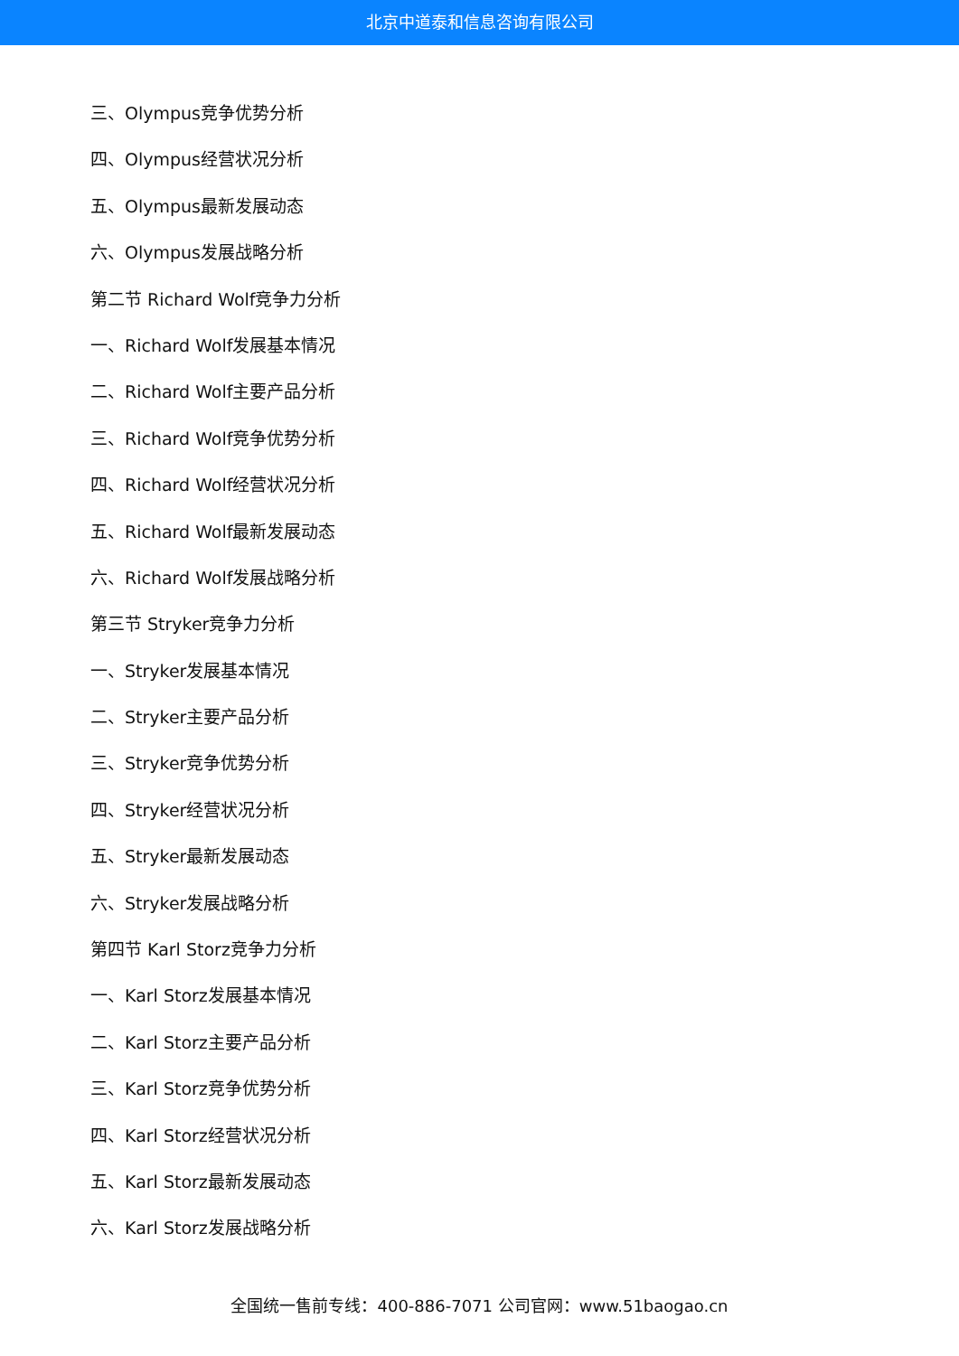北京中道泰和信息咨询有限公司
三、Olympus竞争优势分析
四、Olympus经营状况分析
五、Olympus最新发展动态
六、Olympus发展战略分析
第二节 Richard Wolf竞争力分析
一、Richard Wolf发展基本情况
二、Richard Wolf主要产品分析
三、Richard Wolf竞争优势分析
四、Richard Wolf经营状况分析
五、Richard Wolf最新发展动态
六、Richard Wolf发展战略分析
第三节 Stryker竞争力分析
一、Stryker发展基本情况
二、Stryker主要产品分析
三、Stryker竞争优势分析
四、Stryker经营状况分析
五、Stryker最新发展动态
六、Stryker发展战略分析
第四节 Karl Storz竞争力分析
一、Karl Storz发展基本情况
二、Karl Storz主要产品分析
三、Karl Storz竞争优势分析
四、Karl Storz经营状况分析
五、Karl Storz最新发展动态
六、Karl Storz发展战略分析
全国统一售前专线：400-886-7071 公司官网：www.51baogao.cn